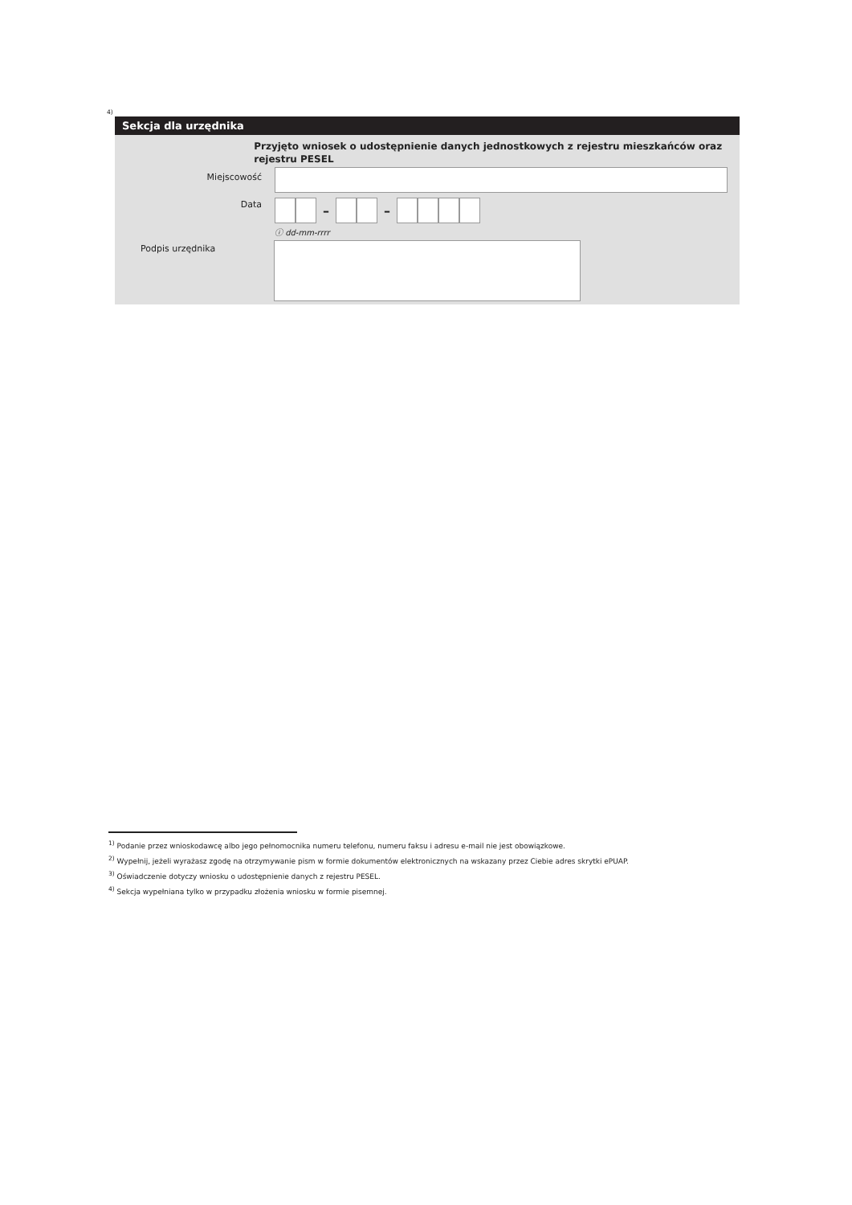<sup>4)</sup>
Sekcja dla urzędnika
Przyjęto wniosek o udostępnienie danych jednostkowych z rejestru mieszkańców oraz rejestru PESEL
Miejscowość
Data
– –
ⓘ dd-mm-rrrr
Podpis urzędnika
<sup>1)</sup> Podanie przez wnioskodawcę albo jego pełnomocnika numeru telefonu, numeru faksu i adresu e-mail nie jest obowiązkowe.
<sup>2)</sup> Wypełnij, jeżeli wyrażasz zgodę na otrzymywanie pism w formie dokumentów elektronicznych na wskazany przez Ciebie adres skrytki ePUAP.
<sup>3)</sup> Oświadczenie dotyczy wniosku o udostępnienie danych z rejestru PESEL.
<sup>4)</sup> Sekcja wypełniana tylko w przypadku złożenia wniosku w formie pisemnej.